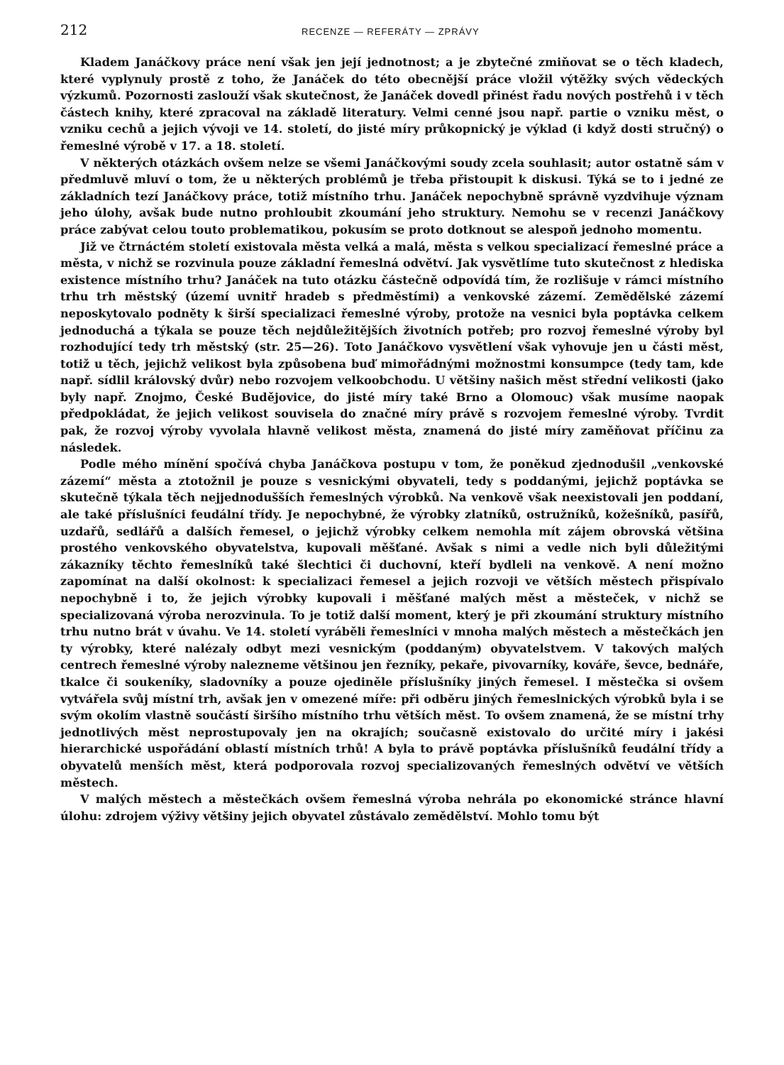212 RECENZE — REFERÁTY — ZPRÁVY
Kladem Janáčkovy práce není však jen její jednotnost; a je zbytečné zmiňovat se o těch kladech, které vyplynuly prostě z toho, že Janáček do této obecnější práce vložil výtěžky svých vědeckých výzkumů. Pozornosti zaslouží však skutečnost, že Janáček dovedl přinést řadu nových postřehů i v těch částech knihy, které zpracoval na základě literatury. Velmi cenné jsou např. partie o vzniku měst, o vzniku cechů a jejich vývoji ve 14. století, do jisté míry průkopnický je výklad (i když dosti stručný) o řemeslné výrobě v 17. a 18. století.
V některých otázkách ovšem nelze se všemi Janáčkovými soudy zcela souhlasit; autor ostatně sám v předmluvě mluví o tom, že u některých problémů je třeba přistoupit k diskusi. Týká se to i jedné ze základních tezí Janáčkovy práce, totiž místního trhu. Janáček nepochybně správně vyzdvihuje význam jeho úlohy, avšak bude nutno prohloubit zkoumání jeho struktury. Nemohu se v recenzi Janáčkovy práce zabývat celou touto problematikou, pokusím se proto dotknout se alespoň jednoho momentu.
Již ve čtrnáctém století existovala města velká a malá, města s velkou specializací řemeslné práce a města, v nichž se rozvinula pouze základní řemeslná odvětví. Jak vysvětlíme tuto skutečnost z hlediska existence místního trhu? Janáček na tuto otázku částečně odpovídá tím, že rozlišuje v rámci místního trhu trh městský (území uvnitř hradeb s předměstími) a venkovské zázemí. Zemědělské zázemí neposkytovalo podněty k širší specializaci řemeslné výroby, protože na vesnici byla poptávka celkem jednoduchá a týkala se pouze těch nejdůležitějších životních potřeb; pro rozvoj řemeslné výroby byl rozhodující tedy trh městský (str. 25—26). Toto Janáčkovo vysvětlení však vyhovuje jen u části měst, totiž u těch, jejichž velikost byla způsobena buď mimořádnými možnostmi konsumpce (tedy tam, kde např. sídlil královský dvůr) nebo rozvojem velkoobchodu. U většiny našich měst střední velikosti (jako byly např. Znojmo, České Budějovice, do jisté míry také Brno a Olomouc) však musíme naopak předpokládat, že jejich velikost souvisela do značné míry právě s rozvojem řemeslné výroby. Tvrdit pak, že rozvoj výroby vyvolala hlavně velikost města, znamená do jisté míry zaměňovat příčinu za následek.
Podle mého mínění spočívá chyba Janáčkova postupu v tom, že poněkud zjednodušil „venkovské zázemí“ města a ztotožnil je pouze s vesnickými obyvateli, tedy s poddanými, jejichž poptávka se skutečně týkala těch nejjednodušších řemeslných výrobků. Na venkově však neexistovali jen poddaní, ale také příslušníci feudální třídy. Je nepochybné, že výrobky zlatníků, ostružníků, kožešníků, pasířů, uzdařů, sedlářů a dalších řemesel, o jejichž výrobky celkem nemohla mít zájem obrovská většina prostého venkovského obyvatelstva, kupovali měšťané. Avšak s nimi a vedle nich byli důležitými zákazníky těchto řemeslníků také šlechtici či duchovní, kteří bydleli na venkově. A není možno zapomínat na další okolnost: k specializaci řemesel a jejich rozvoji ve větších městech přispívalo nepochybně i to, že jejich výrobky kupovali i měšťané malých měst a městeček, v nichž se specializovaná výroba nerozvinula. To je totiž další moment, který je při zkoumání struktury místního trhu nutno brát v úvahu. Ve 14. století vyráběli řemeslníci v mnoha malých městech a městečkách jen ty výrobky, které nalézaly odbyt mezi vesnickým (poddaným) obyvatelstvem. V takových malých centrech řemeslné výroby nalezneme většinou jen řezníky, pekaře, pivovarníky, kováře, ševce, bednáře, tkalce či soukeníky, sladovníky a pouze ojediněle příslušníky jiných řemesel. I městečka si ovšem vytvářela svůj místní trh, avšak jen v omezené míře: při odběru jiných řemeslnických výrobků byla i se svým okolím vlastně součástí širšího místního trhu větších měst. To ovšem znamená, že se místní trhy jednotlivých měst neprostupovaly jen na okrajích; současně existovalo do určité míry i jakési hierarchické uspořádání oblastí místních trhů! A byla to právě poptávka příslušníků feudální třídy a obyvatelů menších měst, která podporovala rozvoj specializovaných řemeslných odvětví ve větších městech.
V malých městech a městečkách ovšem řemeslná výroba nehrála po ekonomické stránce hlavní úlohu: zdrojem výživy většiny jejich obyvatel zůstávalo zemědělství. Mohlo tomu být